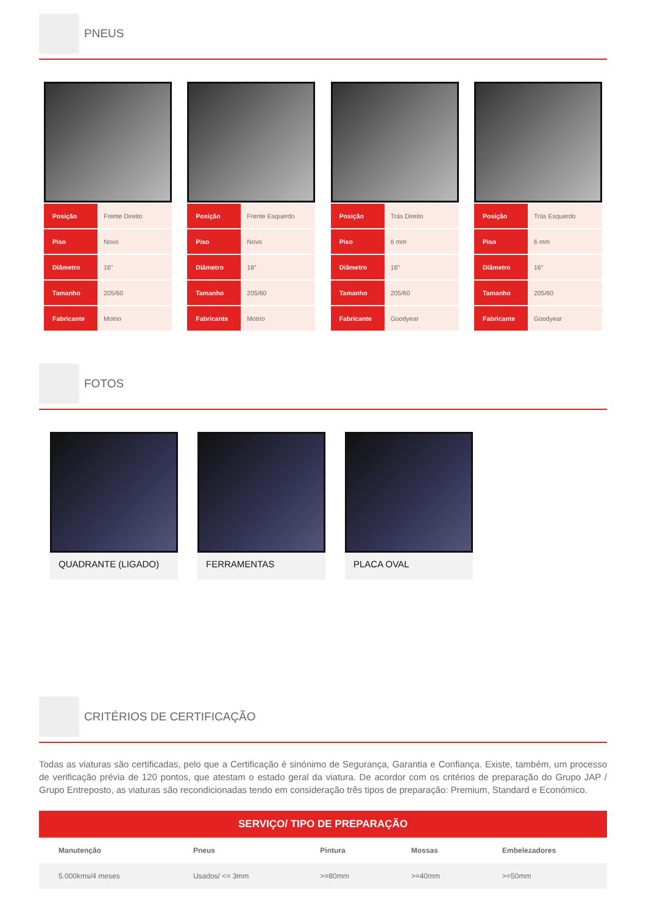PNEUS
| Posição | Frente Direito |
| Piso | Novo |
| Diâmetro | 16" |
| Tamanho | 205/60 |
| Fabricante | Motrio |
| Posição | Frente Esquerdo |
| Piso | Novo |
| Diâmetro | 16" |
| Tamanho | 205/60 |
| Fabricante | Motrio |
| Posição | Trás Direito |
| Piso | 6 mm |
| Diâmetro | 16" |
| Tamanho | 205/60 |
| Fabricante | Goodyear |
| Posição | Trás Esquerdo |
| Piso | 6 mm |
| Diâmetro | 16" |
| Tamanho | 205/60 |
| Fabricante | Goodyear |
FOTOS
QUADRANTE (LIGADO) FERRAMENTAS PLACA OVAL
CRITÉRIOS DE CERTIFICAÇÃO
Todas as viaturas são certificadas, pelo que a Certificação é sinónimo de Segurança, Garantia e Confiança. Existe, também, um processo de verificação prévia de 120 pontos, que atestam o estado geral da viatura. De acordor com os critérios de preparação do Grupo JAP / Grupo Entreposto, as viaturas são recondicionadas tendo em consideração três tipos de preparação: Premium, Standard e Económico.
SERVIÇO/ TIPO DE PREPARAÇÃO
| Manutenção | Pneus | Pintura | Mossas | Embelezadores |
| --- | --- | --- | --- | --- |
| 5.000kms/4 meses | Usados/ <= 3mm | >=80mm | >=40mm | >=50mm |